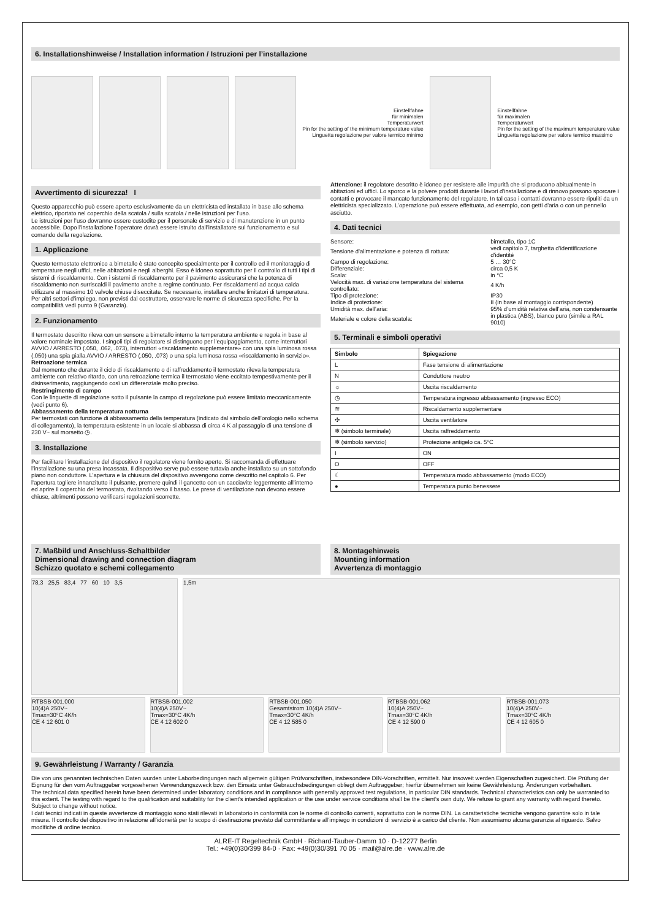6. Installationshinweise / Installation information / Istruzioni per l’installazione
Einstellfahne
für minimalen
Temperaturwert
Pin for the setting of the minimum temperature value
Linguetta regolazione per valore termico minimo
Einstellfahne
für maximalen
Temperaturwert
Pin for the setting of the maximum temperature value
Linguetta regolazione per valore termico massimo
Avvertimento di sicurezza! I
Questo apparecchio può essere aperto esclusivamente da un elettricista ed installato in base allo schema elettrico, riportato nel coperchio della scatola / sulla scatola / nelle istruzioni per l’uso.
Le istruzioni per l’uso dovranno essere custodite per il personale di servizio e di manutenzione in un punto accessibile. Dopo l’installazione l’operatore dovrà essere istruito dall’installatore sul funzionamento e sul comando della regolazione.
1. Applicazione
Questo termostato elettronico a bimetallo è stato concepito specialmente per il controllo ed il monitoraggio di temperature negli uffici, nelle abitazioni e negli alberghi. Esso é idoneo soprattutto per il controllo di tutti i tipi di sistemi di riscaldamento. Con i sistemi di riscaldamento per il pavimento assicurarsi che la potenza di riscaldamento non surriscaldi il pavimento anche a regime continuato. Per riscaldamenti ad acqua calda utilizzare al massimo 10 valvole chiuse diseccitate. Se necessario, installare anche limitatori di temperatura.
Per altri settori d’impiego, non previsti dal costruttore, osservare le norme di sicurezza specifiche. Per la compatibilità vedi punto 9 (Garanzia).
2. Funzionamento
Il termostato descritto rileva con un sensore a bimetallo interno la temperatura ambiente e regola in base al valore nominale impostato. I singoli tipi di regolatore si distinguono per l’equipaggiamento, come interruttori AVVIO / ARRESTO (.050, .062, .073), interruttori «riscaldamento supplementare» con una spia luminosa rossa (.050) una spia gialla AVVIO / ARRESTO (.050, .073) o una spia luminosa rossa «riscaldamento in servizio».
Retroazione termica
Dal momento che durante il ciclo di riscaldamento o di raffreddamento il termostato rileva la temperatura ambiente con relativo ritardo, con una retroazione termica il termostato viene eccitato tempestivamente per il disinserimento, raggiungendo così un differenziale molto preciso.
Restringimento di campo
Con le linguette di regolazione sotto il pulsante la campo di regolazione può essere limitato meccanicamente (vedi punto 6).
Abbassamento della temperatura notturna
Per termostati con funzione di abbassamento della temperatura (indicato dal simbolo dell’orologio nello schema di collegamento), la temperatura esistente in un locale si abbassa di circa 4 K al passaggio di una tensione di 230 V~ sul morsetto ◷.
3. Installazione
Per facilitare l’installazione del dispositivo il regolatore viene fornito aperto. Si raccomanda di effettuare l’installazione su una presa incassata. Il dispositivo serve può essere tuttavia anche installato su un sottofondo piano non conduttore. L’apertura e la chiusura del dispositivo avvengono come descritto nel capitolo 6. Per l’apertura togliere innanzitutto il pulsante, premere quindi il gancetto con un cacciavite leggermente all’interno ed aprire il coperchio del termostato, rivoltando verso il basso. Le prese di ventilazione non devono essere chiuse, altrimenti possono verificarsi regolazioni scorrette.
Attenzione: il regolatore descritto è idoneo per resistere alle impurità che si producono abitualmente in abitazioni ed uffici. Lo sporco e la polvere prodotti durante i lavori d’installazione e di rinnovo possono sporcare i contatti e provocare il mancato funzionamento del regolatore. In tal caso i contatti dovranno essere ripuliti da un elettricista specializzato. L’operazione può essere effettuata, ad esempio, con getti d’aria o con un pennello asciutto.
4. Dati tecnici
| Sensore: | bimetallo, tipo 1C |
| Tensione d’alimentazione e potenza di rottura: | vedi capitolo 7, targhetta d’identificazione d’identité |
| Campo di regolazione: | 5 … 30°C |
| Differenziale: | circa 0,5 K |
| Scala: | in °C |
| Velocità max. di variazione temperatura del sistema controllato: | 4 K/h |
| Tipo di protezione: | IP30 |
| Indice di protezione: | II (in base al montaggio corrispondente) |
| Umidità max. dell’aria: | 95% d’umidità relativa dell’aria, non condensante |
| Materiale e colore della scatola: | in plastica (ABS), bianco puro (simile a RAL 9010) |
5. Terminali e simboli operativi
| Simbolo | Spiegazione |
| --- | --- |
| L | Fase tensione di alimentazione |
| N | Conduttore neutro |
| ☼ | Uscita riscaldamento |
| ◷ | Temperatura ingresso abbassamento (ingresso ECO) |
| ≋ | Riscaldamento supplementare |
| ✣ | Uscita ventilatore |
| ❄ (simbolo terminale) | Uscita raffreddamento |
| ❄ (simbolo servizio) | Protezione antigelo ca. 5°C |
| I | ON |
| O | OFF |
| ☾ | Temperatura modo abbassamento (modo ECO) |
| ● | Temperatura punto benessere |
7. Maßbild und Anschluss-Schaltbilder
Dimensional drawing and connection diagram
Schizzo quotato e schemi collegamento
8. Montagehinweis
Mounting information
Avvertenza di montaggio
78,3 25,5 83,4 77 60 10 3,5
1,5m
RTBSB-001.000
10(4)A 250V~
Tmax=30°C 4K/h
CE 4 12 601 0
RTBSB-001.002
10(4)A 250V~
Tmax=30°C 4K/h
CE 4 12 602 0
RTBSB-001.050
Gesamtstrom 10(4)A 250V~
Tmax=30°C 4K/h
CE 4 12 585 0
RTBSB-001.062
10(4)A 250V~
Tmax=30°C 4K/h
CE 4 12 590 0
RTBSB-001.073
10(4)A 250V~
Tmax=30°C 4K/h
CE 4 12 605 0
9. Gewährleistung / Warranty / Garanzia
Die von uns genannten technischen Daten wurden unter Laborbedingungen nach allgemein gültigen Prüfvorschriften, insbesondere DIN-Vorschriften, ermittelt. Nur insoweit werden Eigenschaften zugesichert. Die Prüfung der Eignung für den vom Auftraggeber vorgesehenen Verwendungszweck bzw. den Einsatz unter Gebrauchsbedingungen obliegt dem Auftraggeber; hierfür übernehmen wir keine Gewährleistung. Änderungen vorbehalten.
The technical data specified herein have been determined under laboratory conditions and in compliance with generally approved test regulations, in particular DIN standards. Technical characteristics can only be warranted to this extent. The testing with regard to the qualification and suitability for the client’s intended application or the use under service conditions shall be the client’s own duty. We refuse to grant any warranty with regard thereto. Subject to change without notice.
I dati tecnici indicati in queste avvertenze di montaggio sono stati rilevati in laboratorio in conformità con le norme di controllo correnti, soprattutto con le norme DIN. La caratteristiche tecniche vengono garantire solo in tale misura. Il controllo del dispositivo in relazione all’idoneità per lo scopo di destinazione previsto dal committente e all’impiego in condizioni di servizio è a carico del cliente. Non assumiamo alcuna garanzia al riguardo. Salvo modifiche di ordine tecnico.
ALRE-IT Regeltechnik GmbH · Richard-Tauber-Damm 10 · D-12277 Berlin
Tel.: +49(0)30/399 84-0 · Fax: +49(0)30/391 70 05 · mail@alre.de · www.alre.de